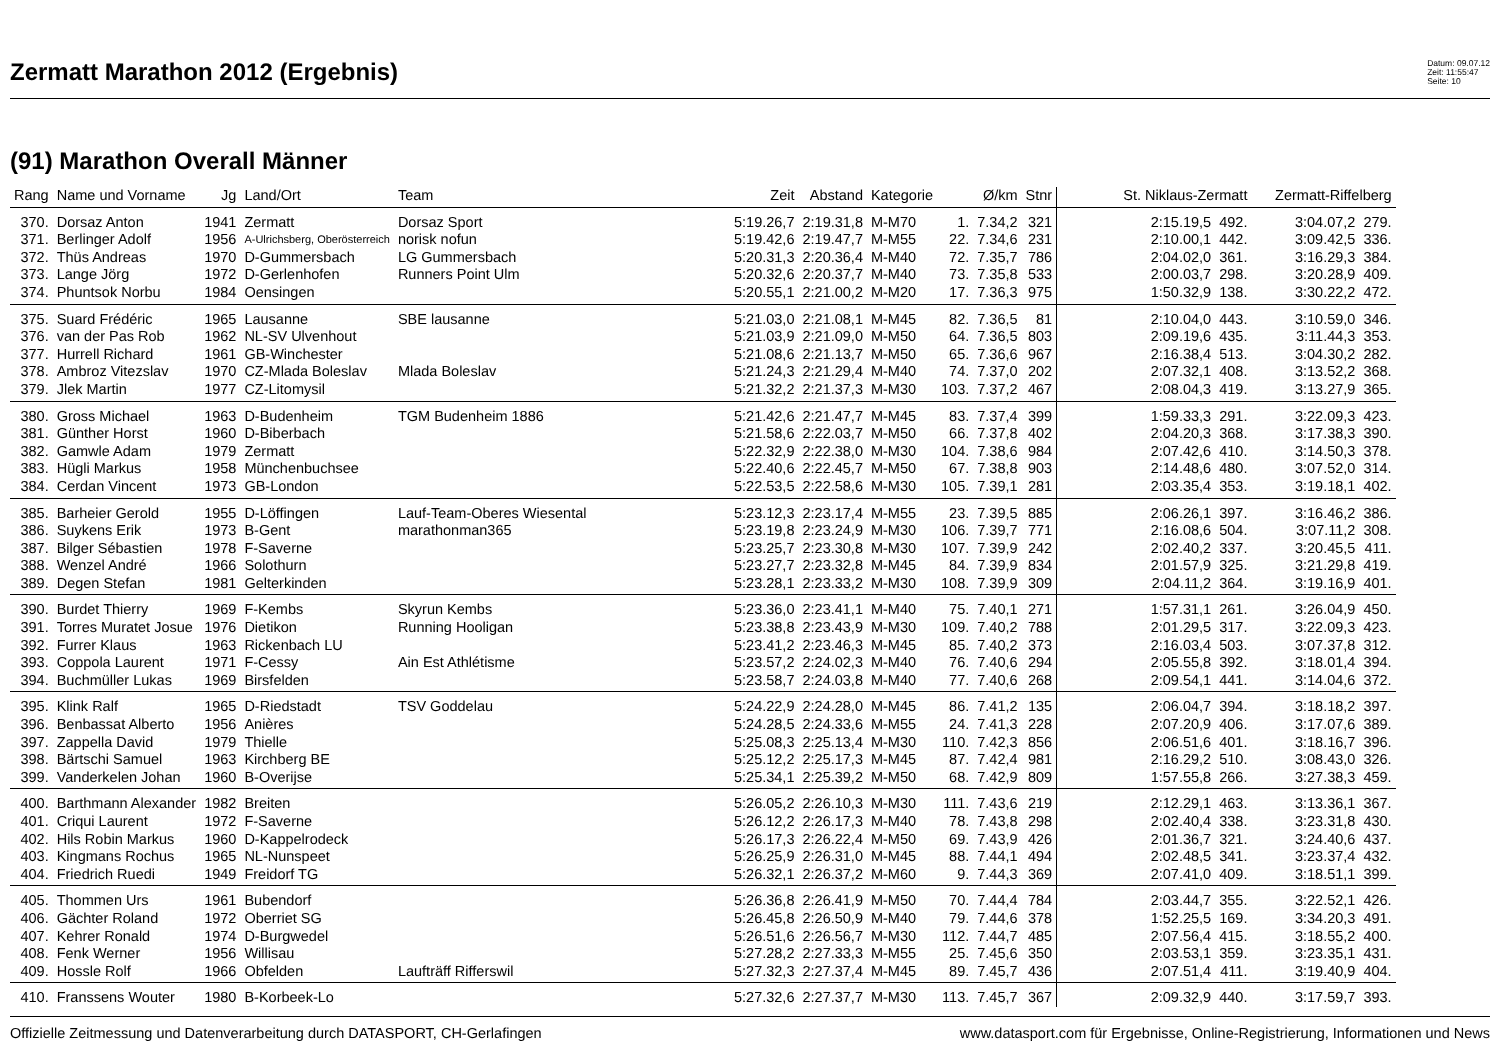Zermatt Marathon 2012 (Ergebnis)
Datum: 09.07.12
Zeit: 11:55:47
Seite: 10
(91) Marathon Overall Männer
| Rang | Name und Vorname | Jg | Land/Ort | Team | Zeit | Abstand | Kategorie | | Ø/km | Stnr | St. Niklaus-Zermatt | | Zermatt-Riffelberg | |
| --- | --- | --- | --- | --- | --- | --- | --- | --- | --- | --- | --- | --- | --- | --- |
| 370. | Dorsaz Anton | 1941 | Zermatt | Dorsaz Sport | 5:19.26,7 | 2:19.31,8 | M-M70 | 1. | 7.34,2 | 321 | 2:15.19,5 | 492. | 3:04.07,2 | 279. |
| 371. | Berlinger Adolf | 1956 | A-Ulrichsberg, Oberösterreich | norisk nofun | 5:19.42,6 | 2:19.47,7 | M-M55 | 22. | 7.34,6 | 231 | 2:10.00,1 | 442. | 3:09.42,5 | 336. |
| 372. | Thüs Andreas | 1970 | D-Gummersbach | LG Gummersbach | 5:20.31,3 | 2:20.36,4 | M-M40 | 72. | 7.35,7 | 786 | 2:04.02,0 | 361. | 3:16.29,3 | 384. |
| 373. | Lange Jörg | 1972 | D-Gerlenhofen | Runners Point Ulm | 5:20.32,6 | 2:20.37,7 | M-M40 | 73. | 7.35,8 | 533 | 2:00.03,7 | 298. | 3:20.28,9 | 409. |
| 374. | Phuntsok Norbu | 1984 | Oensingen | | 5:20.55,1 | 2:21.00,2 | M-M20 | 17. | 7.36,3 | 975 | 1:50.32,9 | 138. | 3:30.22,2 | 472. |
| 375. | Suard Frédéric | 1965 | Lausanne | SBE lausanne | 5:21.03,0 | 2:21.08,1 | M-M45 | 82. | 7.36,5 | 81 | 2:10.04,0 | 443. | 3:10.59,0 | 346. |
| 376. | van der Pas Rob | 1962 | NL-SV Ulvenhout | | 5:21.03,9 | 2:21.09,0 | M-M50 | 64. | 7.36,5 | 803 | 2:09.19,6 | 435. | 3:11.44,3 | 353. |
| 377. | Hurrell Richard | 1961 | GB-Winchester | | 5:21.08,6 | 2:21.13,7 | M-M50 | 65. | 7.36,6 | 967 | 2:16.38,4 | 513. | 3:04.30,2 | 282. |
| 378. | Ambroz Vitezslav | 1970 | CZ-Mlada Boleslav | Mlada Boleslav | 5:21.24,3 | 2:21.29,4 | M-M40 | 74. | 7.37,0 | 202 | 2:07.32,1 | 408. | 3:13.52,2 | 368. |
| 379. | Jlek Martin | 1977 | CZ-Litomysil | | 5:21.32,2 | 2:21.37,3 | M-M30 | 103. | 7.37,2 | 467 | 2:08.04,3 | 419. | 3:13.27,9 | 365. |
| 380. | Gross Michael | 1963 | D-Budenheim | TGM Budenheim 1886 | 5:21.42,6 | 2:21.47,7 | M-M45 | 83. | 7.37,4 | 399 | 1:59.33,3 | 291. | 3:22.09,3 | 423. |
| 381. | Günther Horst | 1960 | D-Biberbach | | 5:21.58,6 | 2:22.03,7 | M-M50 | 66. | 7.37,8 | 402 | 2:04.20,3 | 368. | 3:17.38,3 | 390. |
| 382. | Gamwle Adam | 1979 | Zermatt | | 5:22.32,9 | 2:22.38,0 | M-M30 | 104. | 7.38,6 | 984 | 2:07.42,6 | 410. | 3:14.50,3 | 378. |
| 383. | Hügli Markus | 1958 | Münchenbuchsee | | 5:22.40,6 | 2:22.45,7 | M-M50 | 67. | 7.38,8 | 903 | 2:14.48,6 | 480. | 3:07.52,0 | 314. |
| 384. | Cerdan Vincent | 1973 | GB-London | | 5:22.53,5 | 2:22.58,6 | M-M30 | 105. | 7.39,1 | 281 | 2:03.35,4 | 353. | 3:19.18,1 | 402. |
| 385. | Barheier Gerold | 1955 | D-Löffingen | Lauf-Team-Oberes Wiesental | 5:23.12,3 | 2:23.17,4 | M-M55 | 23. | 7.39,5 | 885 | 2:06.26,1 | 397. | 3:16.46,2 | 386. |
| 386. | Suykens Erik | 1973 | B-Gent | marathonman365 | 5:23.19,8 | 2:23.24,9 | M-M30 | 106. | 7.39,7 | 771 | 2:16.08,6 | 504. | 3:07.11,2 | 308. |
| 387. | Bilger Sébastien | 1978 | F-Saverne | | 5:23.25,7 | 2:23.30,8 | M-M30 | 107. | 7.39,9 | 242 | 2:02.40,2 | 337. | 3:20.45,5 | 411. |
| 388. | Wenzel André | 1966 | Solothurn | | 5:23.27,7 | 2:23.32,8 | M-M45 | 84. | 7.39,9 | 834 | 2:01.57,9 | 325. | 3:21.29,8 | 419. |
| 389. | Degen Stefan | 1981 | Gelterkinden | | 5:23.28,1 | 2:23.33,2 | M-M30 | 108. | 7.39,9 | 309 | 2:04.11,2 | 364. | 3:19.16,9 | 401. |
| 390. | Burdet Thierry | 1969 | F-Kembs | Skyrun Kembs | 5:23.36,0 | 2:23.41,1 | M-M40 | 75. | 7.40,1 | 271 | 1:57.31,1 | 261. | 3:26.04,9 | 450. |
| 391. | Torres Muratet Josue | 1976 | Dietikon | Running Hooligan | 5:23.38,8 | 2:23.43,9 | M-M30 | 109. | 7.40,2 | 788 | 2:01.29,5 | 317. | 3:22.09,3 | 423. |
| 392. | Furrer Klaus | 1963 | Rickenbach LU | | 5:23.41,2 | 2:23.46,3 | M-M45 | 85. | 7.40,2 | 373 | 2:16.03,4 | 503. | 3:07.37,8 | 312. |
| 393. | Coppola Laurent | 1971 | F-Cessy | Ain Est Athlétisme | 5:23.57,2 | 2:24.02,3 | M-M40 | 76. | 7.40,6 | 294 | 2:05.55,8 | 392. | 3:18.01,4 | 394. |
| 394. | Buchmüller Lukas | 1969 | Birsfelden | | 5:23.58,7 | 2:24.03,8 | M-M40 | 77. | 7.40,6 | 268 | 2:09.54,1 | 441. | 3:14.04,6 | 372. |
| 395. | Klink Ralf | 1965 | D-Riedstadt | TSV Goddelau | 5:24.22,9 | 2:24.28,0 | M-M45 | 86. | 7.41,2 | 135 | 2:06.04,7 | 394. | 3:18.18,2 | 397. |
| 396. | Benbassat Alberto | 1956 | Anières | | 5:24.28,5 | 2:24.33,6 | M-M55 | 24. | 7.41,3 | 228 | 2:07.20,9 | 406. | 3:17.07,6 | 389. |
| 397. | Zappella David | 1979 | Thielle | | 5:25.08,3 | 2:25.13,4 | M-M30 | 110. | 7.42,3 | 856 | 2:06.51,6 | 401. | 3:18.16,7 | 396. |
| 398. | Bärtschi Samuel | 1963 | Kirchberg BE | | 5:25.12,2 | 2:25.17,3 | M-M45 | 87. | 7.42,4 | 981 | 2:16.29,2 | 510. | 3:08.43,0 | 326. |
| 399. | Vanderkelen Johan | 1960 | B-Overijse | | 5:25.34,1 | 2:25.39,2 | M-M50 | 68. | 7.42,9 | 809 | 1:57.55,8 | 266. | 3:27.38,3 | 459. |
| 400. | Barthmann Alexander | 1982 | Breiten | | 5:26.05,2 | 2:26.10,3 | M-M30 | 111. | 7.43,6 | 219 | 2:12.29,1 | 463. | 3:13.36,1 | 367. |
| 401. | Criqui Laurent | 1972 | F-Saverne | | 5:26.12,2 | 2:26.17,3 | M-M40 | 78. | 7.43,8 | 298 | 2:02.40,4 | 338. | 3:23.31,8 | 430. |
| 402. | Hils Robin Markus | 1960 | D-Kappelrodeck | | 5:26.17,3 | 2:26.22,4 | M-M50 | 69. | 7.43,9 | 426 | 2:01.36,7 | 321. | 3:24.40,6 | 437. |
| 403. | Kingmans Rochus | 1965 | NL-Nunspeet | | 5:26.25,9 | 2:26.31,0 | M-M45 | 88. | 7.44,1 | 494 | 2:02.48,5 | 341. | 3:23.37,4 | 432. |
| 404. | Friedrich Ruedi | 1949 | Freidorf TG | | 5:26.32,1 | 2:26.37,2 | M-M60 | 9. | 7.44,3 | 369 | 2:07.41,0 | 409. | 3:18.51,1 | 399. |
| 405. | Thommen Urs | 1961 | Bubendorf | | 5:26.36,8 | 2:26.41,9 | M-M50 | 70. | 7.44,4 | 784 | 2:03.44,7 | 355. | 3:22.52,1 | 426. |
| 406. | Gächter Roland | 1972 | Oberriet SG | | 5:26.45,8 | 2:26.50,9 | M-M40 | 79. | 7.44,6 | 378 | 1:52.25,5 | 169. | 3:34.20,3 | 491. |
| 407. | Kehrer Ronald | 1974 | D-Burgwedel | | 5:26.51,6 | 2:26.56,7 | M-M30 | 112. | 7.44,7 | 485 | 2:07.56,4 | 415. | 3:18.55,2 | 400. |
| 408. | Fenk Werner | 1956 | Willisau | | 5:27.28,2 | 2:27.33,3 | M-M55 | 25. | 7.45,6 | 350 | 2:03.53,1 | 359. | 3:23.35,1 | 431. |
| 409. | Hossle Rolf | 1966 | Obfelden | Laufträff Rifferswil | 5:27.32,3 | 2:27.37,4 | M-M45 | 89. | 7.45,7 | 436 | 2:07.51,4 | 411. | 3:19.40,9 | 404. |
| 410. | Franssens Wouter | 1980 | B-Korbeek-Lo | | 5:27.32,6 | 2:27.37,7 | M-M30 | 113. | 7.45,7 | 367 | 2:09.32,9 | 440. | 3:17.59,7 | 393. |
Offizielle Zeitmessung und Datenverarbeitung durch DATASPORT, CH-Gerlafingen www.datasport.com für Ergebnisse, Online-Registrierung, Informationen und News